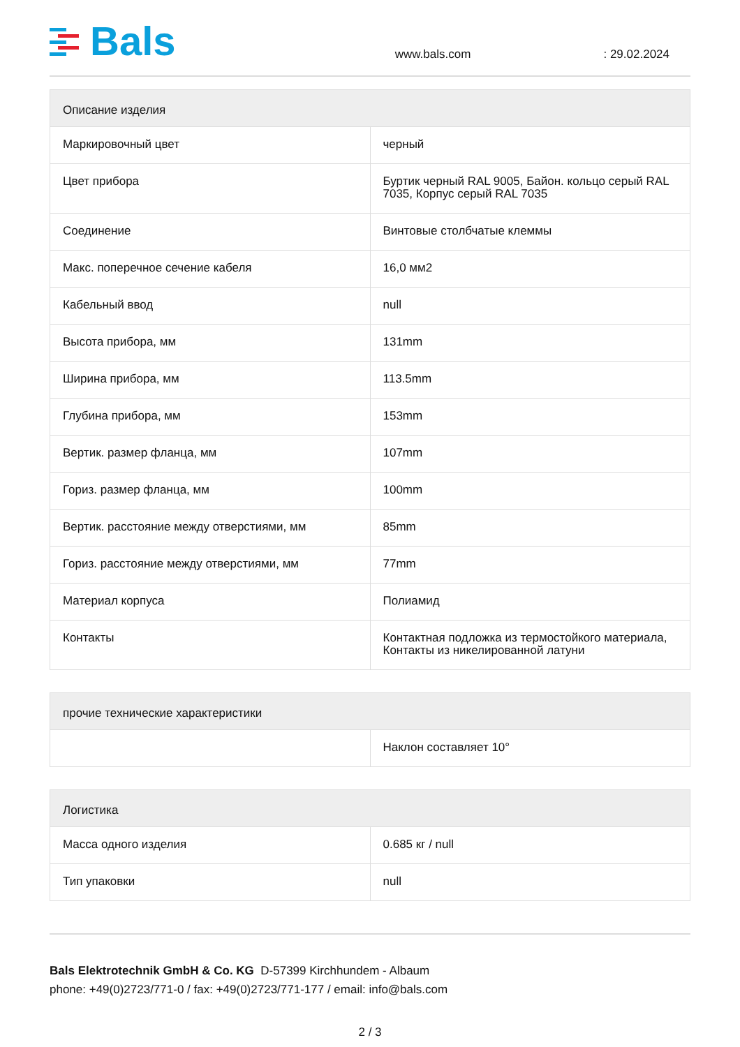Bals
www.bals.com
: 29.02.2024
| Описание изделия | |
| --- | --- |
| Маркировочный цвет | черный |
| Цвет прибора | Буртик черный RAL 9005, Байон. кольцо серый RAL 7035, Корпус серый RAL 7035 |
| Соединение | Винтовые столбчатые клеммы |
| Макс. поперечное сечение кабеля | 16,0 мм2 |
| Кабельный ввод | null |
| Высота прибора, мм | 131mm |
| Ширина прибора, мм | 113.5mm |
| Глубина прибора, мм | 153mm |
| Вертик. размер фланца, мм | 107mm |
| Гориз. размер фланца, мм | 100mm |
| Вертик. расстояние между отверстиями, мм | 85mm |
| Гориз. расстояние между отверстиями, мм | 77mm |
| Материал корпуса | Полиамид |
| Контакты | Контактная подложка из термостойкого материала, Контакты из никелированной латуни |
| прочие технические характеристики | |
| --- | --- |
| | Наклон составляет 10° |
| Логистика | |
| --- | --- |
| Масса одного изделия | 0.685 кг / null |
| Тип упаковки | null |
Bals Elektrotechnik GmbH & Co. KG D-57399 Kirchhundem - Albaum
phone: +49(0)2723/771-0 / fax: +49(0)2723/771-177 / email: info@bals.com
2 / 3